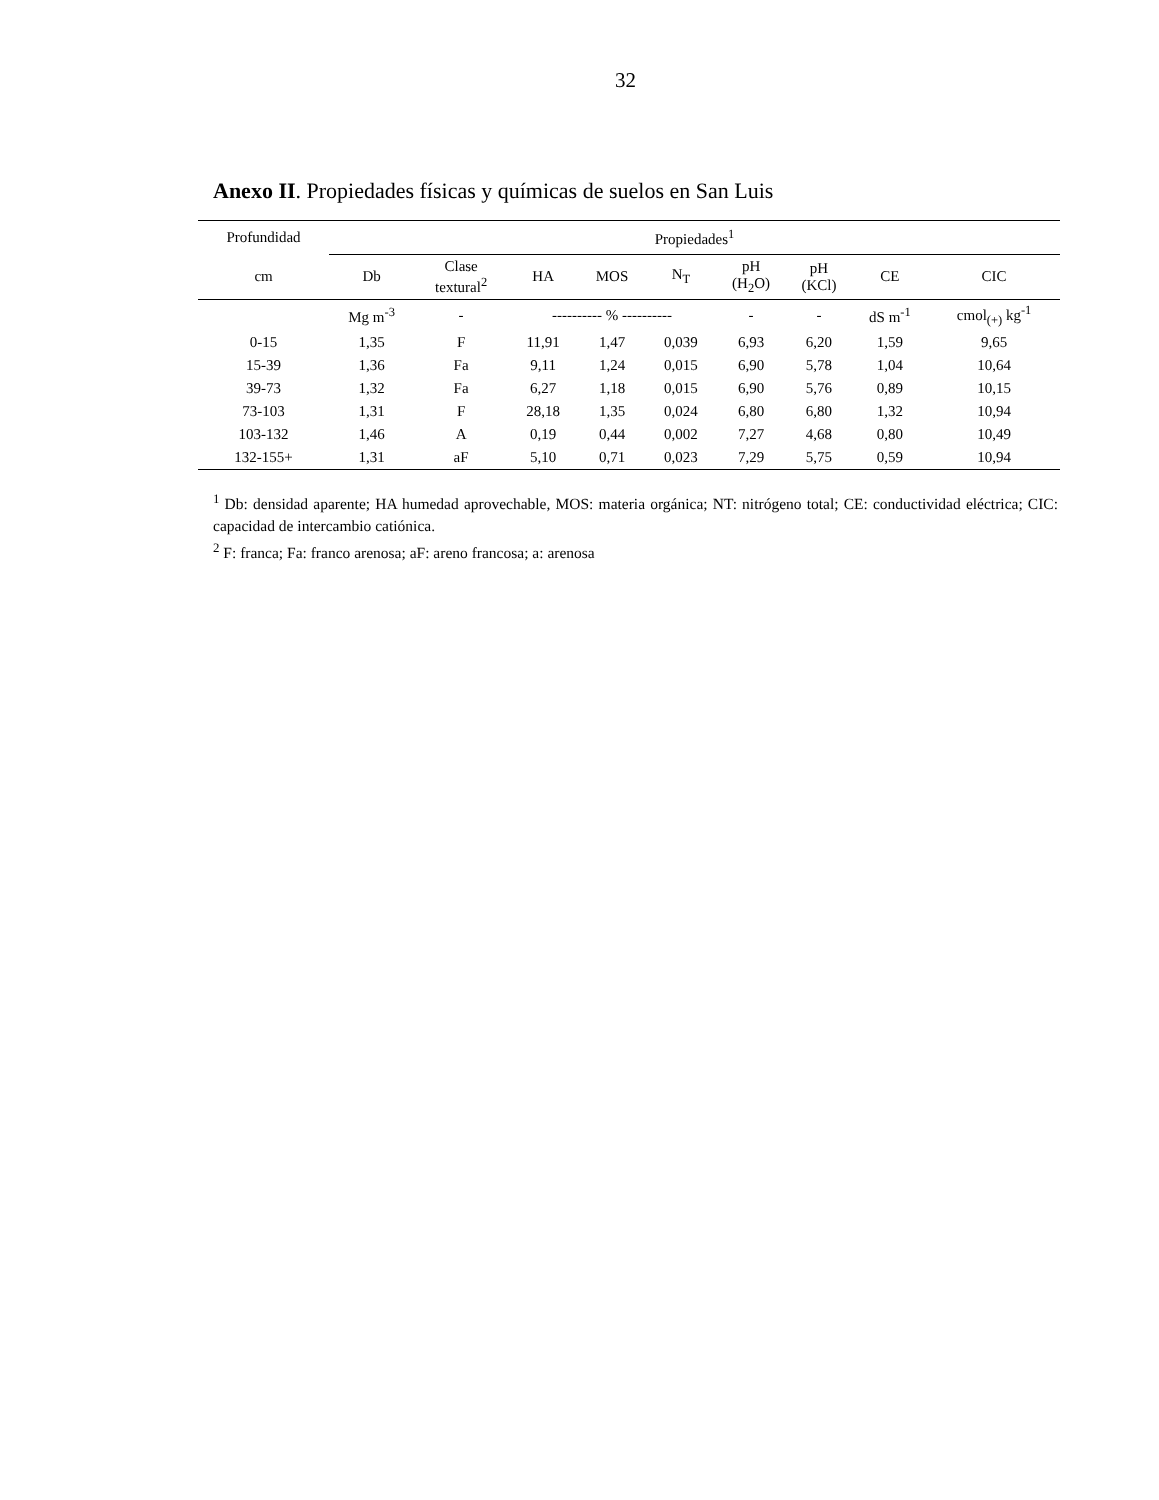32
Anexo II. Propiedades físicas y químicas de suelos en San Luis
| Profundidad | Propiedades<sup>1</sup> | | | | | | | | |
| --- | --- | --- | --- | --- | --- | --- | --- | --- | --- |
| cm | Db | Clase textural<sup>2</sup> | HA | MOS | N<sub>T</sub> | pH (H<sub>2</sub>O) | pH (KCl) | CE | CIC |
| | Mg m<sup>-3</sup> | - | ---------- % ---------- | | | - | - | dS m<sup>-1</sup> | cmol<sub>(+)</sub> kg<sup>-1</sup> |
| 0-15 | 1,35 | F | 11,91 | 1,47 | 0,039 | 6,93 | 6,20 | 1,59 | 9,65 |
| 15-39 | 1,36 | Fa | 9,11 | 1,24 | 0,015 | 6,90 | 5,78 | 1,04 | 10,64 |
| 39-73 | 1,32 | Fa | 6,27 | 1,18 | 0,015 | 6,90 | 5,76 | 0,89 | 10,15 |
| 73-103 | 1,31 | F | 28,18 | 1,35 | 0,024 | 6,80 | 6,80 | 1,32 | 10,94 |
| 103-132 | 1,46 | A | 0,19 | 0,44 | 0,002 | 7,27 | 4,68 | 0,80 | 10,49 |
| 132-155+ | 1,31 | aF | 5,10 | 0,71 | 0,023 | 7,29 | 5,75 | 0,59 | 10,94 |
<sup>1</sup> Db: densidad aparente; HA humedad aprovechable, MOS: materia orgánica; NT: nitrógeno total; CE: conductividad eléctrica; CIC: capacidad de intercambio catiónica.
<sup>2</sup> F: franca; Fa: franco arenosa; aF: areno francosa; a: arenosa